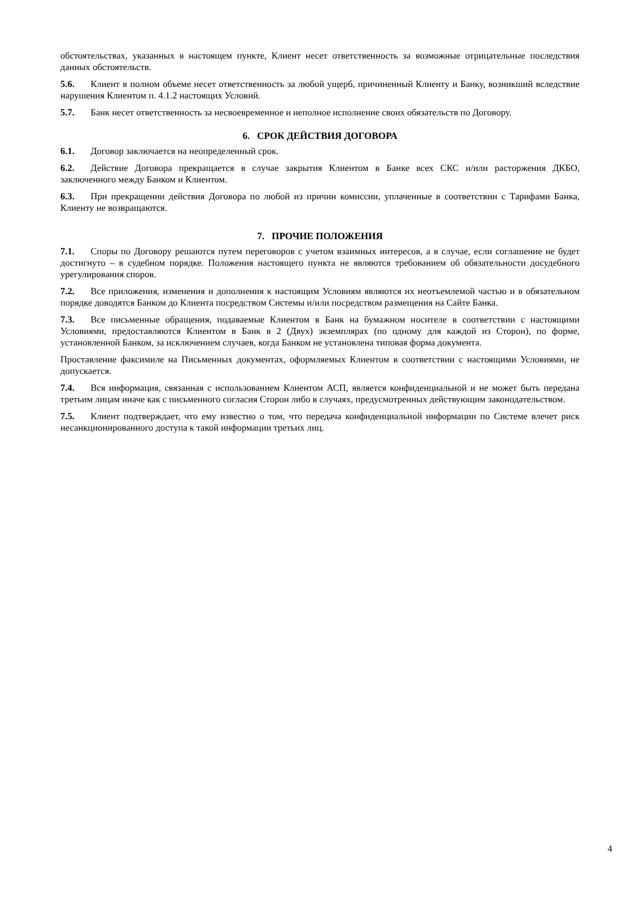обстоятельствах, указанных в настоящем пункте, Клиент несет ответственность за возможные отрицательные последствия данных обстоятельств.
5.6. Клиент в полном объеме несет ответственность за любой ущерб, причиненный Клиенту и Банку, возникший вследствие нарушения Клиентом п. 4.1.2 настоящих Условий.
5.7. Банк несет ответственность за несвоевременное и неполное исполнение своих обязательств по Договору.
6. СРОК ДЕЙСТВИЯ ДОГОВОРА
6.1. Договор заключается на неопределенный срок.
6.2. Действие Договора прекращается в случае закрытия Клиентом в Банке всех СКС и/или расторжения ДКБО, заключенного между Банком и Клиентом.
6.3. При прекращении действия Договора по любой из причин комиссии, уплаченные в соответствии с Тарифами Банка, Клиенту не возвращаются.
7. ПРОЧИЕ ПОЛОЖЕНИЯ
7.1. Споры по Договору решаются путем переговоров с учетом взаимных интересов, а в случае, если соглашение не будет достигнуто – в судебном порядке. Положения настоящего пункта не являются требованием об обязательности досудебного урегулирования споров.
7.2. Все приложения, изменения и дополнения к настоящим Условиям являются их неотъемлемой частью и в обязательном порядке доводятся Банком до Клиента посредством Системы и/или посредством размещения на Сайте Банка.
7.3. Все письменные обращения, подаваемые Клиентом в Банк на бумажном носителе в соответствии с настоящими Условиями, предоставляются Клиентом в Банк в 2 (Двух) экземплярах (по одному для каждой из Сторон), по форме, установленной Банком, за исключением случаев, когда Банком не установлена типовая форма документа.
Проставление факсимиле на Письменных документах, оформляемых Клиентом в соответствии с настоящими Условиями, не допускается.
7.4. Вся информация, связанная с использованием Клиентом АСП, является конфиденциальной и не может быть передана третьим лицам иначе как с письменного согласия Сторон либо в случаях, предусмотренных действующим законодательством.
7.5. Клиент подтверждает, что ему известно о том, что передача конфиденциальной информации по Системе влечет риск несанкционированного доступа к такой информации третьих лиц.
4